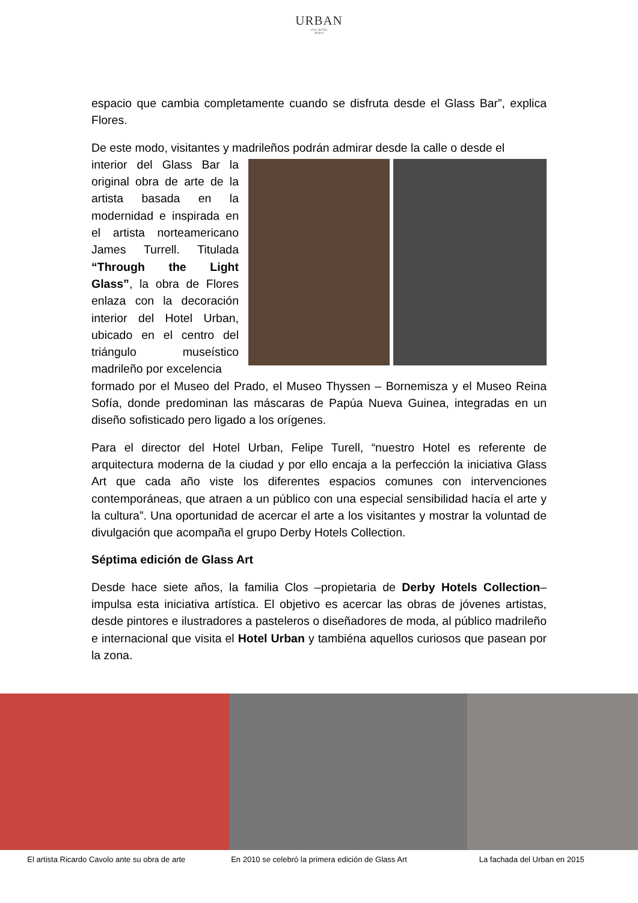URBAN
5*GL HOTEL
Madrid
espacio que cambia completamente cuando se disfruta desde el Glass Bar”, explica Flores.
De este modo, visitantes y madrileños podrán admirar desde la calle o desde el
interior del Glass Bar la original obra de arte de la artista basada en la modernidad e inspirada en el artista norteamericano James Turrell. Titulada “Through the Light Glass”, la obra de Flores enlaza con la decoración interior del Hotel Urban, ubicado en el centro del triángulo museístico madrileño por excelencia
formado por el Museo del Prado, el Museo Thyssen – Bornemisza y el Museo Reina Sofía, donde predominan las máscaras de Papúa Nueva Guinea, integradas en un diseño sofisticado pero ligado a los orígenes.
Para el director del Hotel Urban, Felipe Turell, “nuestro Hotel es referente de arquitectura moderna de la ciudad y por ello encaja a la perfección la iniciativa Glass Art que cada año viste los diferentes espacios comunes con intervenciones contemporáneas, que atraen a un público con una especial sensibilidad hacía el arte y la cultura”. Una oportunidad de acercar el arte a los visitantes y mostrar la voluntad de divulgación que acompaña el grupo Derby Hotels Collection.
Séptima edición de Glass Art
Desde hace siete años, la familia Clos –propietaria de Derby Hotels Collection– impulsa esta iniciativa artística. El objetivo es acercar las obras de jóvenes artistas, desde pintores e ilustradores a pasteleros o diseñadores de moda, al público madrileño e internacional que visita el Hotel Urban y tambiéna aquellos curiosos que pasean por la zona.
El artista Ricardo Cavolo ante su obra de arte En 2010 se celebró la primera edición de Glass Art La fachada del Urban en 2015